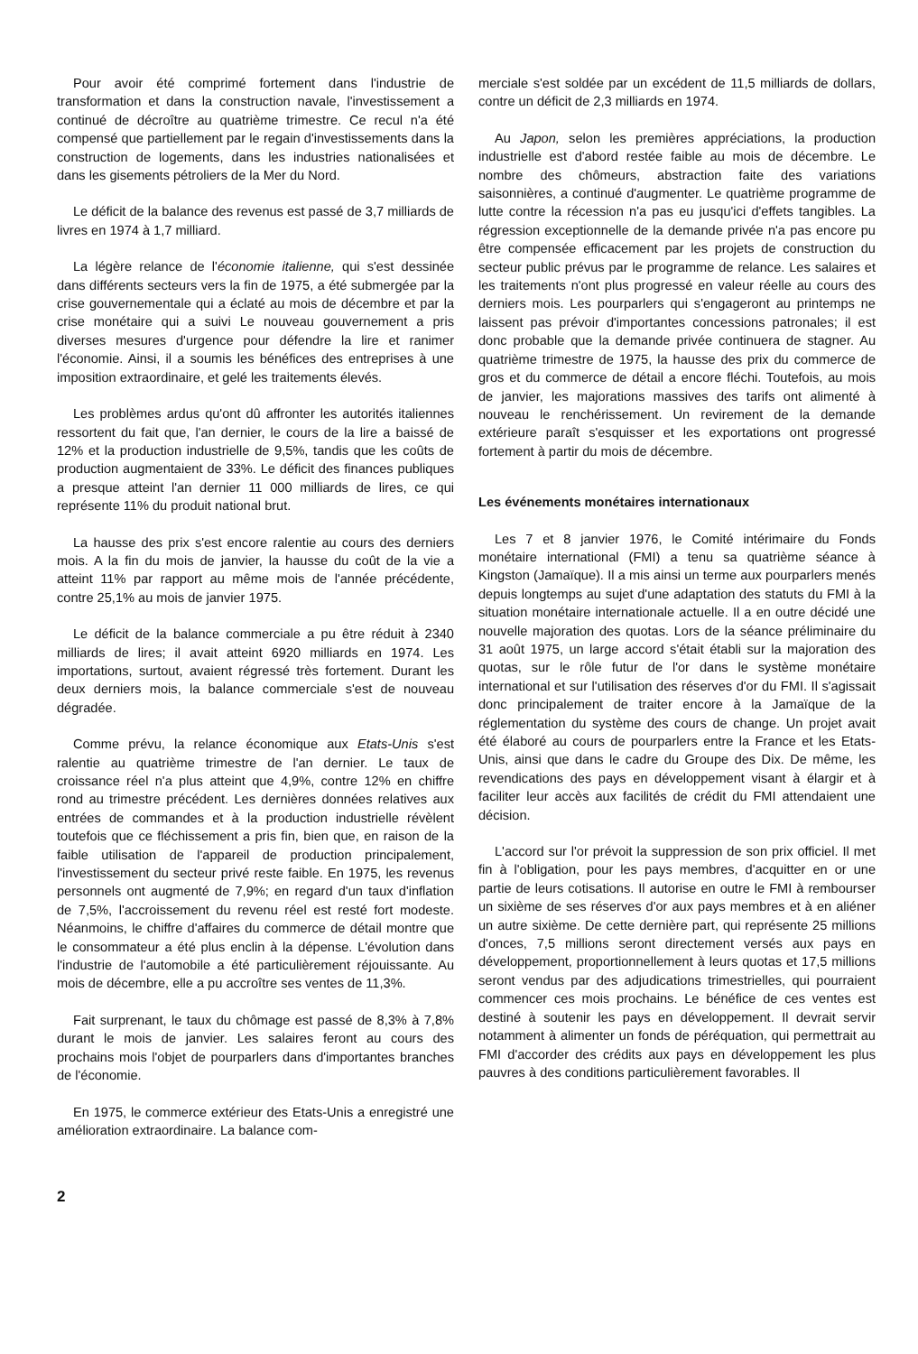Pour avoir été comprimé fortement dans l'industrie de transformation et dans la construction navale, l'investissement a continué de décroître au quatrième trimestre. Ce recul n'a été compensé que partiellement par le regain d'investissements dans la construction de logements, dans les industries nationalisées et dans les gisements pétroliers de la Mer du Nord.
Le déficit de la balance des revenus est passé de 3,7 milliards de livres en 1974 à 1,7 milliard.
La légère relance de l'économie italienne, qui s'est dessinée dans différents secteurs vers la fin de 1975, a été submergée par la crise gouvernementale qui a éclaté au mois de décembre et par la crise monétaire qui a suivi Le nouveau gouvernement a pris diverses mesures d'urgence pour défendre la lire et ranimer l'économie. Ainsi, il a soumis les bénéfices des entreprises à une imposition extraordinaire, et gelé les traitements élevés.
Les problèmes ardus qu'ont dû affronter les autorités italiennes ressortent du fait que, l'an dernier, le cours de la lire a baissé de 12% et la production industrielle de 9,5%, tandis que les coûts de production augmentaient de 33%. Le déficit des finances publiques a presque atteint l'an dernier 11 000 milliards de lires, ce qui représente 11% du produit national brut.
La hausse des prix s'est encore ralentie au cours des derniers mois. A la fin du mois de janvier, la hausse du coût de la vie a atteint 11% par rapport au même mois de l'année précédente, contre 25,1% au mois de janvier 1975.
Le déficit de la balance commerciale a pu être réduit à 2340 milliards de lires; il avait atteint 6920 milliards en 1974. Les importations, surtout, avaient régressé très fortement. Durant les deux derniers mois, la balance commerciale s'est de nouveau dégradée.
Comme prévu, la relance économique aux Etats-Unis s'est ralentie au quatrième trimestre de l'an dernier. Le taux de croissance réel n'a plus atteint que 4,9%, contre 12% en chiffre rond au trimestre précédent. Les dernières données relatives aux entrées de commandes et à la production industrielle révèlent toutefois que ce fléchissement a pris fin, bien que, en raison de la faible utilisation de l'appareil de production principalement, l'investissement du secteur privé reste faible. En 1975, les revenus personnels ont augmenté de 7,9%; en regard d'un taux d'inflation de 7,5%, l'accroissement du revenu réel est resté fort modeste. Néanmoins, le chiffre d'affaires du commerce de détail montre que le consommateur a été plus enclin à la dépense. L'évolution dans l'industrie de l'automobile a été particulièrement réjouissante. Au mois de décembre, elle a pu accroître ses ventes de 11,3%.
Fait surprenant, le taux du chômage est passé de 8,3% à 7,8% durant le mois de janvier. Les salaires feront au cours des prochains mois l'objet de pourparlers dans d'importantes branches de l'économie.
En 1975, le commerce extérieur des Etats-Unis a enregistré une amélioration extraordinaire. La balance com-
merciale s'est soldée par un excédent de 11,5 milliards de dollars, contre un déficit de 2,3 milliards en 1974.
Au Japon, selon les premières appréciations, la production industrielle est d'abord restée faible au mois de décembre. Le nombre des chômeurs, abstraction faite des variations saisonnières, a continué d'augmenter. Le quatrième programme de lutte contre la récession n'a pas eu jusqu'ici d'effets tangibles. La régression exceptionnelle de la demande privée n'a pas encore pu être compensée efficacement par les projets de construction du secteur public prévus par le programme de relance. Les salaires et les traitements n'ont plus progressé en valeur réelle au cours des derniers mois. Les pourparlers qui s'engageront au printemps ne laissent pas prévoir d'importantes concessions patronales; il est donc probable que la demande privée continuera de stagner. Au quatrième trimestre de 1975, la hausse des prix du commerce de gros et du commerce de détail a encore fléchi. Toutefois, au mois de janvier, les majorations massives des tarifs ont alimenté à nouveau le renchérissement. Un revirement de la demande extérieure paraît s'esquisser et les exportations ont progressé fortement à partir du mois de décembre.
Les événements monétaires internationaux
Les 7 et 8 janvier 1976, le Comité intérimaire du Fonds monétaire international (FMI) a tenu sa quatrième séance à Kingston (Jamaïque). Il a mis ainsi un terme aux pourparlers menés depuis longtemps au sujet d'une adaptation des statuts du FMI à la situation monétaire internationale actuelle. Il a en outre décidé une nouvelle majoration des quotas. Lors de la séance préliminaire du 31 août 1975, un large accord s'était établi sur la majoration des quotas, sur le rôle futur de l'or dans le système monétaire international et sur l'utilisation des réserves d'or du FMI. Il s'agissait donc principalement de traiter encore à la Jamaïque de la réglementation du système des cours de change. Un projet avait été élaboré au cours de pourparlers entre la France et les Etats-Unis, ainsi que dans le cadre du Groupe des Dix. De même, les revendications des pays en développement visant à élargir et à faciliter leur accès aux facilités de crédit du FMI attendaient une décision.
L'accord sur l'or prévoit la suppression de son prix officiel. Il met fin à l'obligation, pour les pays membres, d'acquitter en or une partie de leurs cotisations. Il autorise en outre le FMI à rembourser un sixième de ses réserves d'or aux pays membres et à en aliéner un autre sixième. De cette dernière part, qui représente 25 millions d'onces, 7,5 millions seront directement versés aux pays en développement, proportionnellement à leurs quotas et 17,5 millions seront vendus par des adjudications trimestrielles, qui pourraient commencer ces mois prochains. Le bénéfice de ces ventes est destiné à soutenir les pays en développement. Il devrait servir notamment à alimenter un fonds de péréquation, qui permettrait au FMI d'accorder des crédits aux pays en développement les plus pauvres à des conditions particulièrement favorables. Il
2